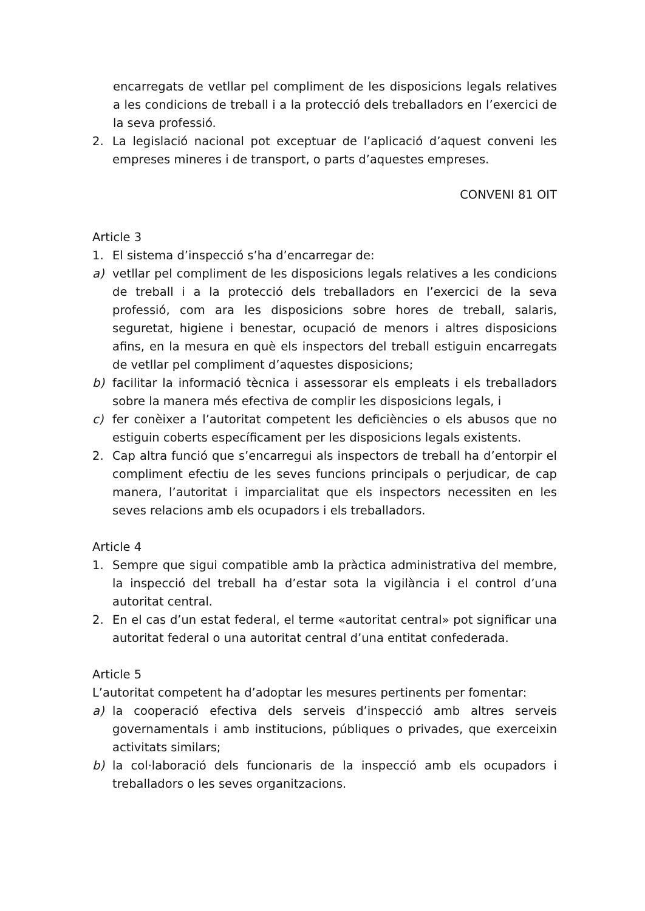encarregats de vetllar pel compliment de les disposicions legals relatives a les condicions de treball i a la protecció dels treballadors en l’exercici de la seva professió.
2. La legislació nacional pot exceptuar de l’aplicació d’aquest conveni les empreses mineres i de transport, o parts d’aquestes empreses.
CONVENI 81 OIT
Article 3
1. El sistema d’inspecció s’ha d’encarregar de:
a) vetllar pel compliment de les disposicions legals relatives a les condicions de treball i a la protecció dels treballadors en l’exercici de la seva professió, com ara les disposicions sobre hores de treball, salaris, seguretat, higiene i benestar, ocupació de menors i altres disposicions afins, en la mesura en què els inspectors del treball estiguin encarregats de vetllar pel compliment d’aquestes disposicions;
b) facilitar la informació tècnica i assessorar els empleats i els treballadors sobre la manera més efectiva de complir les disposicions legals, i
c) fer conèixer a l’autoritat competent les deficiències o els abusos que no estiguin coberts específicament per les disposicions legals existents.
2. Cap altra funció que s’encarregui als inspectors de treball ha d’entorpir el compliment efectiu de les seves funcions principals o perjudicar, de cap manera, l’autoritat i imparcialitat que els inspectors necessiten en les seves relacions amb els ocupadors i els treballadors.
Article 4
1. Sempre que sigui compatible amb la pràctica administrativa del membre, la inspecció del treball ha d’estar sota la vigilància i el control d’una autoritat central.
2. En el cas d’un estat federal, el terme «autoritat central» pot significar una autoritat federal o una autoritat central d’una entitat confederada.
Article 5
L’autoritat competent ha d’adoptar les mesures pertinents per fomentar:
a) la cooperació efectiva dels serveis d’inspecció amb altres serveis governamentals i amb institucions, públiques o privades, que exerceixin activitats similars;
b) la col·laboració dels funcionaris de la inspecció amb els ocupadors i treballadors o les seves organitzacions.